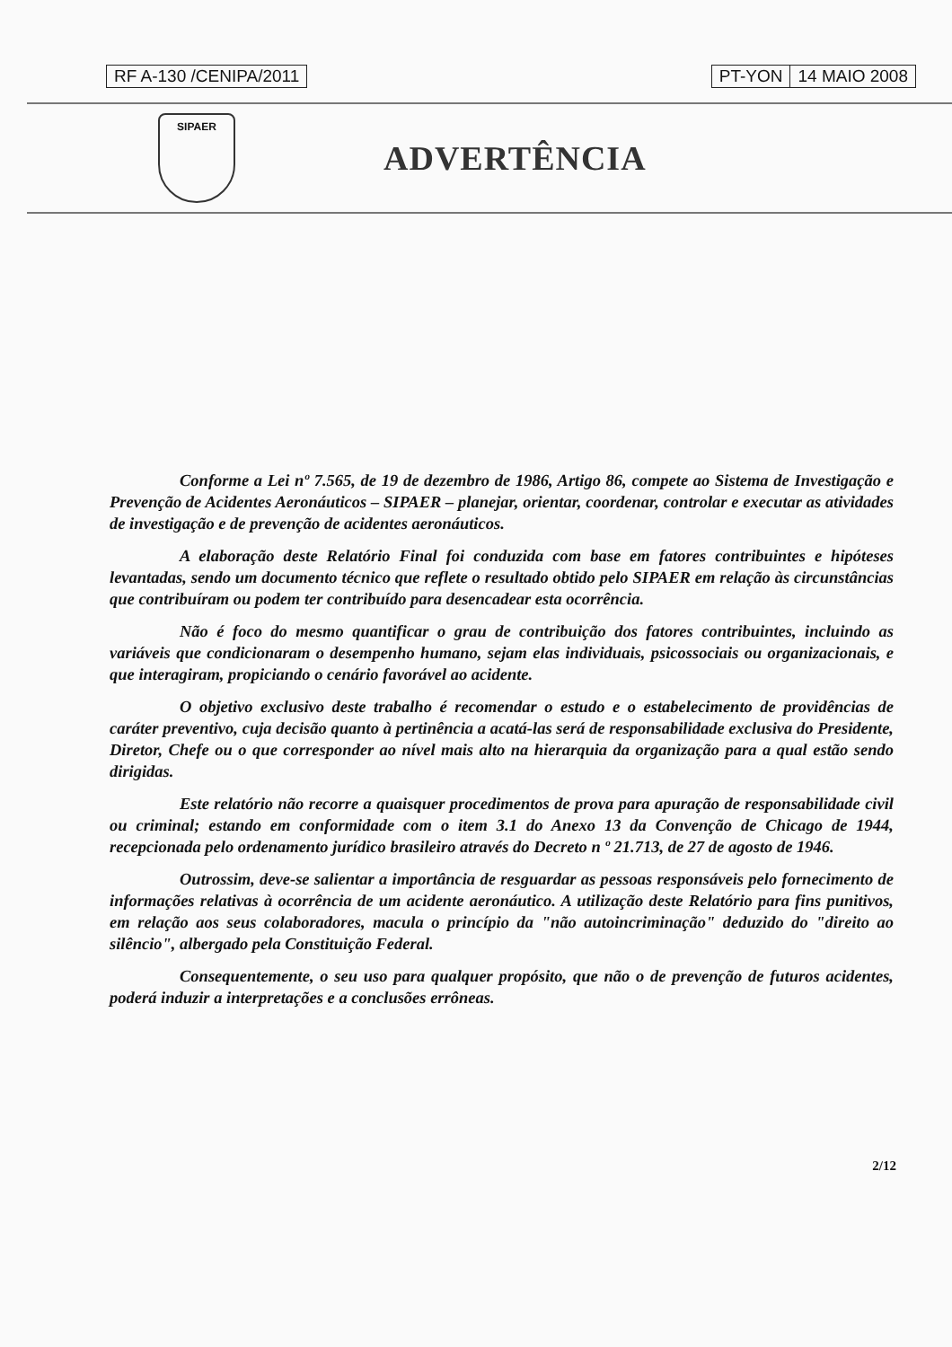RF A-130 /CENIPA/2011 PT-YON 14 MAIO 2008
SIPAER
ADVERTÊNCIA
Conforme a Lei nº 7.565, de 19 de dezembro de 1986, Artigo 86, compete ao Sistema de Investigação e Prevenção de Acidentes Aeronáuticos – SIPAER – planejar, orientar, coordenar, controlar e executar as atividades de investigação e de prevenção de acidentes aeronáuticos.
A elaboração deste Relatório Final foi conduzida com base em fatores contribuintes e hipóteses levantadas, sendo um documento técnico que reflete o resultado obtido pelo SIPAER em relação às circunstâncias que contribuíram ou podem ter contribuído para desencadear esta ocorrência.
Não é foco do mesmo quantificar o grau de contribuição dos fatores contribuintes, incluindo as variáveis que condicionaram o desempenho humano, sejam elas individuais, psicossociais ou organizacionais, e que interagiram, propiciando o cenário favorável ao acidente.
O objetivo exclusivo deste trabalho é recomendar o estudo e o estabelecimento de providências de caráter preventivo, cuja decisão quanto à pertinência a acatá-las será de responsabilidade exclusiva do Presidente, Diretor, Chefe ou o que corresponder ao nível mais alto na hierarquia da organização para a qual estão sendo dirigidas.
Este relatório não recorre a quaisquer procedimentos de prova para apuração de responsabilidade civil ou criminal; estando em conformidade com o item 3.1 do Anexo 13 da Convenção de Chicago de 1944, recepcionada pelo ordenamento jurídico brasileiro através do Decreto n º 21.713, de 27 de agosto de 1946.
Outrossim, deve-se salientar a importância de resguardar as pessoas responsáveis pelo fornecimento de informações relativas à ocorrência de um acidente aeronáutico. A utilização deste Relatório para fins punitivos, em relação aos seus colaboradores, macula o princípio da "não autoincriminação" deduzido do "direito ao silêncio", albergado pela Constituição Federal.
Consequentemente, o seu uso para qualquer propósito, que não o de prevenção de futuros acidentes, poderá induzir a interpretações e a conclusões errôneas.
2/12